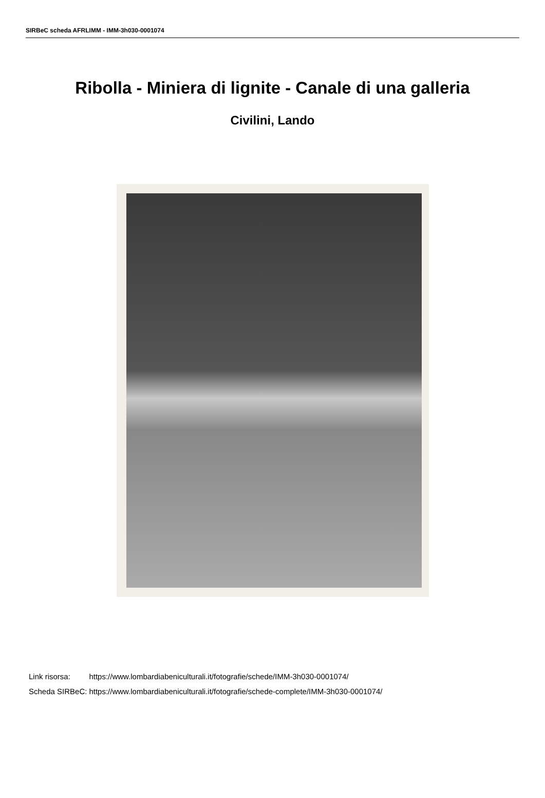SIRBeC scheda AFRLIMM - IMM-3h030-0001074
Ribolla - Miniera di lignite - Canale di una galleria
Civilini, Lando
| Link risorsa: | https://www.lombardiabeniculturali.it/fotografie/schede/IMM-3h030-0001074/ |
| Scheda SIRBeC: | https://www.lombardiabeniculturali.it/fotografie/schede-complete/IMM-3h030-0001074/ |